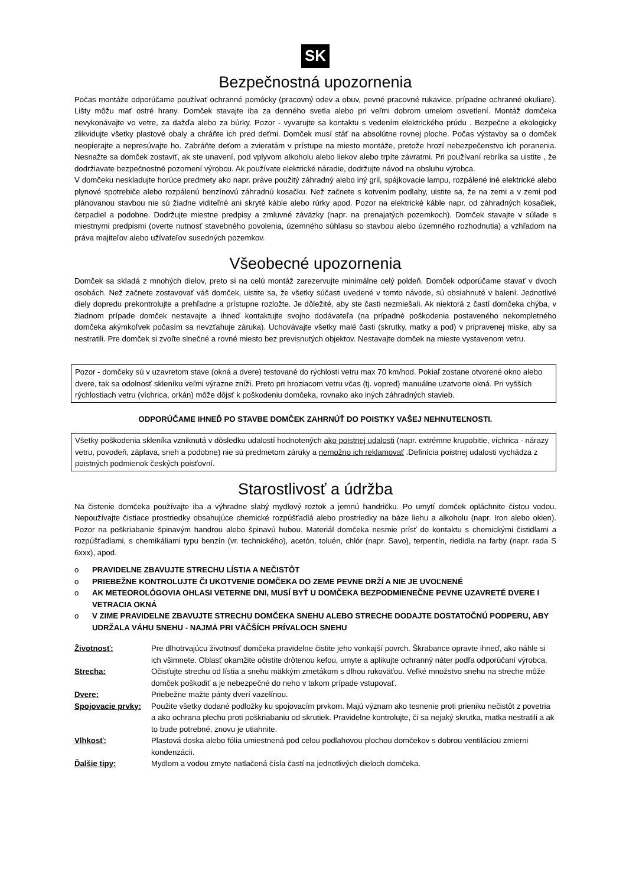SK
Bezpečnostná upozornenia
Počas montáže odporúčame používať ochranné pomôcky (pracovný odev a obuv, pevné pracovné rukavice, prípadne ochranné okuliare). Lišty môžu mať ostré hrany. Domček stavajte iba za denného svetla alebo pri veľmi dobrom umelom osvetlení. Montáž domčeka nevykonávajte vo vetre, za dažďa alebo za búrky. Pozor - vyvarujte sa kontaktu s vedením elektrického prúdu . Bezpečne a ekologicky zlikvidujte všetky plastové obaly a chráňte ich pred deťmi. Domček musí stáť na absolútne rovnej ploche. Počas výstavby sa o domček neopierajte a nepresúvajte ho. Zabráňte deťom a zvieratám v prístupe na miesto montáže, pretože hrozí nebezpečenstvo ich poranenia. Nesnažte sa domček zostaviť, ak ste unavení, pod vplyvom alkoholu alebo liekov alebo trpíte závratmi. Pri používaní rebríka sa uistite , že dodržiavate bezpečnostné pozornení výrobcu. Ak používate elektrické náradie, dodržujte návod na obsluhu výrobca.
V domčeku neskladujte horúce predmety ako napr. práve použitý záhradný alebo iný gril, spájkovacie lampu, rozpálené iné elektrické alebo plynové spotrebiče alebo rozpálenú benzínovú záhradnú kosačku. Než začnete s kotvením podlahy, uistite sa, že na zemi a v zemi pod plánovanou stavbou nie sú žiadne viditeľné ani skryté káble alebo rúrky apod. Pozor na elektrické káble napr. od záhradných kosačiek, čerpadiel a podobne. Dodržujte miestne predpisy a zmluvné záväzky (napr. na prenajatých pozemkoch). Domček stavajte v súlade s miestnymi predpismi (overte nutnosť stavebného povolenia, územného súhlasu so stavbou alebo územného rozhodnutia) a vzhľadom na práva majiteľov alebo užívateľov susedných pozemkov.
Všeobecné upozornenia
Domček sa skladá z mnohých dielov, preto si na celú montáž zarezervujte minimálne celý poldeň. Domček odporúčame stavať v dvoch osobách. Než začnete zostavovať váš domček, uistite sa, že všetky súčasti uvedené v tomto návode, sú obsiahnuté v balení. Jednotlivé diely dopredu prekontrolujte a prehľadne a prístupne rozložte. Je dôležité, aby ste časti nezmiešali. Ak niektorá z častí domčeka chýba, v žiadnom prípade domček nestavajte a ihneď kontaktujte svojho dodávateľa (na prípadné poškodenia postaveného nekompletného domčeka akýmkoľvek počasím sa nevzťahuje záruka). Uchovávajte všetky malé časti (skrutky, matky a pod) v pripravenej miske, aby sa nestratili. Pre domček si zvoľte slnečné a rovné miesto bez previsnutých objektov. Nestavajte domček na mieste vystavenom vetru.
Pozor - domčeky sú v uzavretom stave (okná a dvere) testované do rýchlosti vetru max 70 km/hod. Pokiaľ zostane otvorené okno alebo dvere, tak sa odolnosť skleníku veľmi výrazne zníži. Preto pri hroziacom vetru včas (tj. vopred) manuálne uzatvorte okná. Pri vyšších rýchlostiach vetru (víchrica, orkán) môže dôjsť k poškodeniu domčeka, rovnako ako iných záhradných stavieb.
ODPORÚČAME IHNEĎ PO STAVBE DOMČEK ZAHRNÚŤ DO POISTKY VAŠEJ NEHNUTEĽNOSTI.
Všetky poškodenia skleníka vzniknutá v dôsledku udalostí hodnotených ako poistnej udalosti (napr. extrémne krupobitie, víchrica - nárazy vetru, povodeň, záplava, sneh a podobne) nie sú predmetom záruky a nemožno ich reklamovať .Definícia poistnej udalosti vychádza z poistných podmienok českých poisťovní.
Starostlivosť a údržba
Na čistenie domčeka používajte iba a výhradne slabý mydlový roztok a jemnú handričku. Po umytí domček opláchnite čistou vodou. Nepoužívajte čistiace prostriedky obsahujúce chemické rozpúšťadlá alebo prostriedky na báze liehu a alkoholu (napr. Iron alebo okien). Pozor na poškriabanie špinavým handrou alebo špinavú hubou. Materiál domčeka nesmie prísť do kontaktu s chemickými čistidlami a rozpúšťadlami, s chemikáliami typu benzín (vr. technického), acetón, toluén, chlór (napr. Savo), terpentín, riedidla na farby (napr. rada S 6xxx), apod.
o PRAVIDELNE ZBAVUJTE STRECHU LÍSTIA A NEČISTÔT
o PRIEBEŽNE KONTROLUJTE ČI UKOTVENIE DOMČEKA DO ZEME PEVNE DRŽÍ A NIE JE UVOĽNENÉ
o AK METEOROLÓGOVIA OHLASI VETERNE DNI, MUSÍ BYŤ U DOMČEKA BEZPODMIENEČNE PEVNE UZAVRETÉ DVERE I VETRACIA OKNÁ
o V ZIME PRAVIDELNE ZBAVUJTE STRECHU DOMČEKA SNEHU ALEBO STRECHE DODAJTE DOSTATOČNÚ PODPERU, ABY UDRŽALA VÁHU SNEHU - NAJMÄ PRI VÄČŠÍCH PRÍVALOCH SNEHU
| Životnosť: | Pre dlhotrvajúcu životnosť domčeka pravidelne čistite jeho vonkajší povrch. Škrabance opravte ihneď, ako náhle si ich všimnete. Oblasť okamžite očistite drôtenou kefou, umyte a aplikujte ochranný náter podľa odporúčaní výrobca. |
| Strecha: | Očisťujte strechu od lístia a snehu mäkkým zmetákom s dlhou rukoväťou. Veľké množstvo snehu na streche môže domček poškodiť a je nebezpečné do neho v takom prípade vstupovať. |
| Dvere: | Priebežne mažte pánty dverí vazelínou. |
| Spojovacie prvky: | Použite všetky dodané podložky ku spojovacím prvkom. Majú význam ako tesnenie proti prieniku nečistôt z povetria a ako ochrana plechu proti poškriabaniu od skrutiek. Pravidelne kontrolujte, či sa nejaký skrutka, matka nestratili a ak to bude potrebné, znovu je utiahnite. |
| Vlhkosť: | Plastová doska alebo fólia umiestnená pod celou podlahovou plochou domčekov s dobrou ventiláciou zmierni kondenzácii. |
| Ďalšie tipy: | Mydlom a vodou zmyte natlačená čísla častí na jednotlivých dieloch domčeka. |